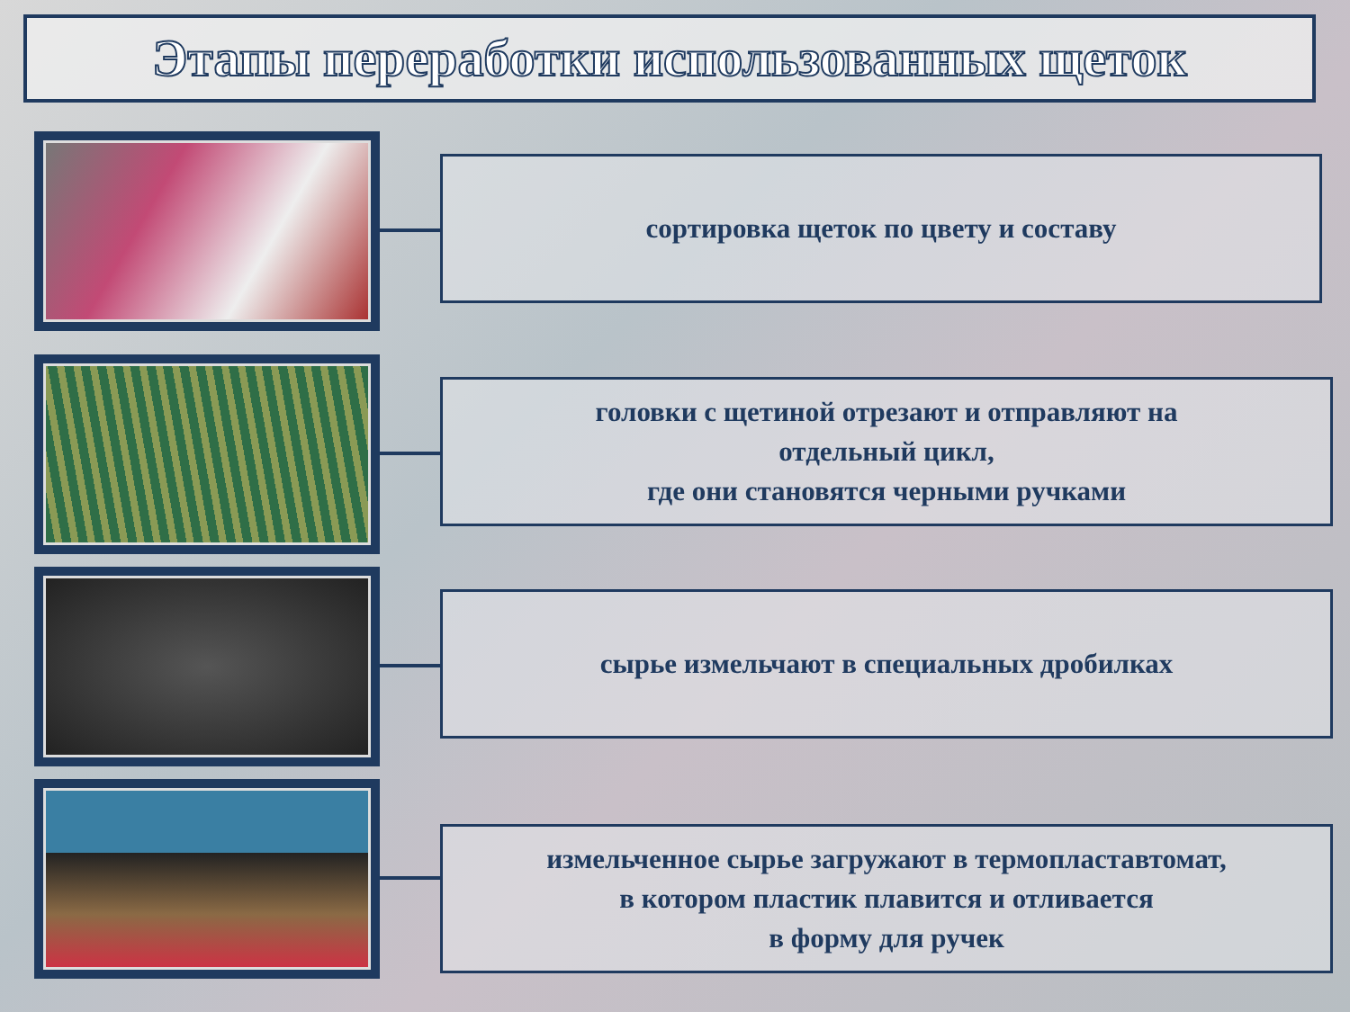Этапы переработки использованных щеток
сортировка щеток по цвету и составу
головки с щетиной отрезают и отправляют на
отдельный цикл,
где они становятся черными ручками
сырье измельчают в специальных дробилках
измельченное сырье загружают в термопластавтомат,
в котором пластик плавится и отливается
в форму для ручек